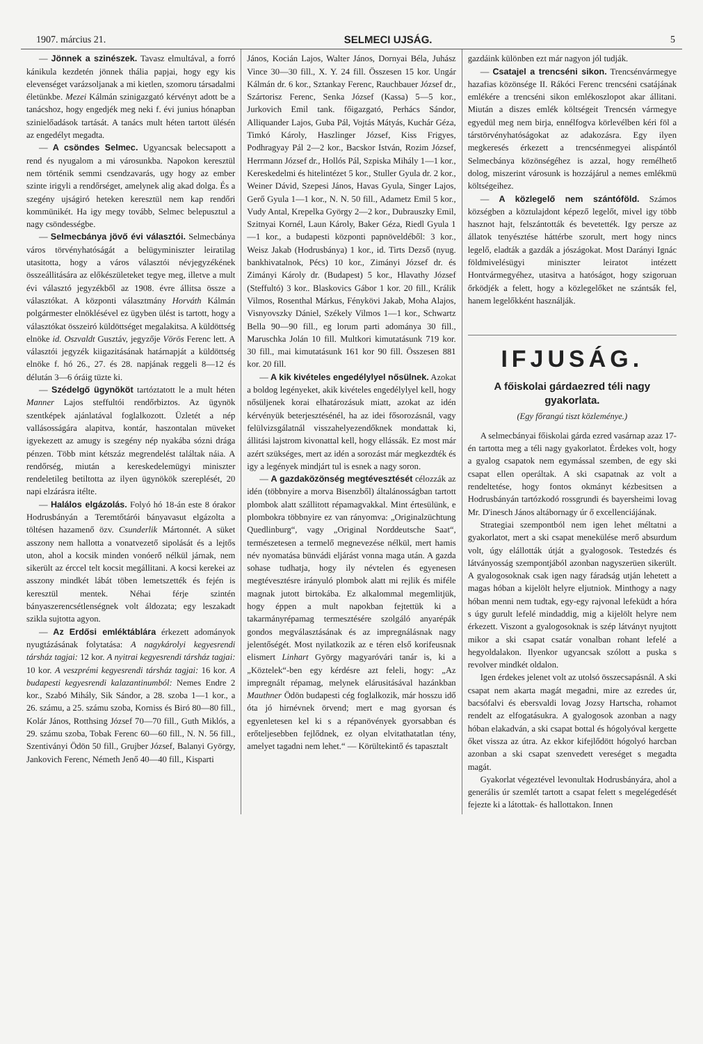1907. március 21. SELMECI UJSÁG. 5
— Jönnek a szinészek. Tavasz elmultával, a forró kánikula kezdetén jönnek thália papjai, hogy egy kis elevenséget varázsoljanak a mi kietlen, szomoru társadalmi életünkbe. Mezei Kálmán szinigazgató kérvényt adott be a tanácshoz, hogy engedjék meg neki f. évi junius hónapban szinielőadások tartását. A tanács mult héten tartott ülésén az engedélyt megadta.
— A csöndes Selmec. Ugyancsak belecsapott a rend és nyugalom a mi városunkba. Napokon keresztül nem történik semmi csendzavarás, ugy hogy az ember szinte irigyli a rendőrséget, amelynek alig akad dolga. És a szegény ujságiró heteken keresztül nem kap rendőri kommünikét. Ha igy megy tovább, Selmec belepusztul a nagy csöndességbe.
— Selmecbánya jövő évi választói. Selmecbánya város törvényhatóságát a belügyminiszter leiratilag utasitotta, hogy a város választói névjegyzékének összeállitására az előkészületeket tegye meg, illetve a mult évi választó jegyzékből az 1908. évre állitsa össze a választókat. A központi választmány Horváth Kálmán polgármester elnöklésével ez ügyben ülést is tartott, hogy a választókat összeiró küldöttséget megalakitsa. A küldöttség elnöke id. Oszvaldt Gusztáv, jegyzője Vörös Ferenc lett. A választói jegyzék kiigazitásának határnapját a küldöttség elnöke f. hó 26., 27. és 28. napjának reggeli 8—12 és délután 3—6 óráig tüzte ki.
— Szédelgő ügynököt tartóztatott le a mult héten Manner Lajos steffultói rendőrbiztos. Az ügynök szentképek ajánlatával foglalkozott. Üzletét a nép vallásosságára alapitva, kontár, haszontalan müveket igyekezett az amugy is szegény nép nyakába sózni drága pénzen. Több mint kétszáz megrendelést találtak náia. A rendőrség, miután a kereskedelemügyi miniszter rendeletileg betiltotta az ilyen ügynökök szereplését, 20 napi elzárásra itélte.
— Halálos elgázolás. Folyó hó 18-án este 8 órakor Hodrusbányán a Teremtőtárói bányavasut elgázolta a töltésen hazamenő özv. Csunderlik Mártonnét. A süket asszony nem hallotta a vonatvezető sipolását és a lejtős uton, ahol a kocsik minden vonóerő nélkül járnak, nem sikerült az érccel telt kocsit megállitani. A kocsi kerekei az asszony mindkét lábát töben lemetszették és fején is keresztül mentek. Néhai férje szintén bányaszerencsétlenségnek volt áldozata; egy leszakadt szikla sujtotta agyon.
— Az Erdősi emléktáblára érkezett adományok nyugtázásának folytatása: A nagykárolyi kegyesrendi társház tagjai: 12 kor. A nyitrai kegyesrendi társház tagjai: 10 kor. A veszprémi kegyesrendi társház tagjai: 16 kor. A budapesti kegyesrendi kalazantinumból: Nemes Endre 2 kor., Szabó Mihály, Sik Sándor, a 28. szoba 1—1 kor., a 26. számu, a 25. számu szoba, Korniss és Biró 80—80 fill., Kolár János, Rotthsing József 70—70 fill., Guth Miklós, a 29. számu szoba, Tobak Ferenc 60—60 fill., N. N. 56 fill., Szentiványi Ödön 50 fill., Grujber József, Balanyi György, Jankovich Ferenc, Németh Jenő 40—40 fill., Kisparti
János, Kocián Lajos, Walter János, Dornyai Béla, Juhász Vince 30—30 fill., X. Y. 24 fill. Összesen 15 kor. Ungár Kálmán dr. 6 kor., Sztankay Ferenc, Rauchbauer József dr., Szártorisz Ferenc, Senka József (Kassa) 5—5 kor., Jurkovich Emil tank. főigazgató, Perhács Sándor, Alliquander Lajos, Guba Pál, Vojtás Mátyás, Kuchár Géza, Timkó Károly, Haszlinger József, Kiss Frigyes, Podhragyay Pál 2—2 kor., Bacskor István, Rozim József, Herrmann József dr., Hollós Pál, Szpiska Mihály 1—1 kor., Kereskedelmi és hitelintézet 5 kor., Stuller Gyula dr. 2 kor., Weiner Dávid, Szepesi János, Havas Gyula, Singer Lajos, Gerő Gyula 1—1 kor., N. N. 50 fill., Adametz Emil 5 kor., Vudy Antal, Krepelka György 2—2 kor., Dubrauszky Emil, Szitnyai Kornél, Laun Károly, Baker Géza, Riedl Gyula 1—1 kor., a budapesti központi papnöveldéből: 3 kor., Weisz Jakab (Hodrusbánya) 1 kor., id. Tirts Dezső (nyug. bankhivatalnok, Pécs) 10 kor., Zimányi József dr. és Zimányi Károly dr. (Budapest) 5 kor., Hlavathy József (Steffultó) 3 kor.. Blaskovics Gábor 1 kor. 20 fill., Králik Vilmos, Rosenthal Márkus, Fénykövi Jakab, Moha Alajos, Visnyovszky Dániel, Székely Vilmos 1—1 kor., Schwartz Bella 90—90 fill., eg lorum parti adománya 30 fill., Maruschka Jolán 10 fill. Multkori kimutatásunk 719 kor. 30 fill., mai kimutatásunk 161 kor 90 fill. Összesen 881 kor. 20 fill.
— A kik kivételes engedélylyel nősülnek. Azokat a boldog legényeket, akik kivételes engedélylyel kell, hogy nősüljenek korai elhatározásuk miatt, azokat az idén kérvényük beterjesztésénél, ha az idei fősorozásnál, vagy felülvizsgálatnál visszahelyezendőknek mondattak ki, állitási lajstrom kivonattal kell, hogy ellássák. Ez most már azért szükséges, mert az idén a sorozást már megkezdték és igy a legények mindjárt tul is esnek a nagy soron.
— A gazdaközönség megtévesztését célozzák az idén (többnyire a morva Bisenzből) általánosságban tartott plombok alatt szállitott répamagvakkal. Mint értesülünk, e plombokra többnyire ez van rányomva: „Originalzüchtung Quedlinburg“, vagy „Original Norddeutsche Saat“, természetesen a termelő megnevezése nélkül, mert hamis név nyomatása bünvádi eljárást vonna maga után. A gazda sohase tudhatja, hogy ily névtelen és egyenesen megtévesztésre irányuló plombok alatt mi rejlik és miféle magnak jutott birtokába. Ez alkalommal megemlitjük, hogy éppen a mult napokban fejtettük ki a takarmányrépamag termesztésére szolgáló anyarépák gondos megválasztásának és az impregnálásnak nagy jelentőségét. Most nyilatkozik az e téren első korifeusnak elismert Linhart György magyaróvári tanár is, ki a „Köztelek“-ben egy kérdésre azt feleli, hogy: „Az impregnált répamag, melynek elárusitásával hazánkban Mauthner Ödön budapesti cég foglalkozik, már hosszu idő óta jó hirnévnek örvend; mert e mag gyorsan és egyenletesen kel ki s a répanövények gyorsabban és erőteljesebben fejlődnek, ez olyan elvitathatatlan tény, amelyet tagadni nem lehet.“ — Körültekintő és tapasztalt
gazdáink különben ezt már nagyon jól tudják.
— Csatajel a trencséni sikon. Trencsénvármegye hazafias közönsége II. Rákóci Ferenc trencséni csatájának emlékére a trencséni sikon emlékoszlopot akar állitani. Miután a diszes emlék költségeit Trencsén vármegye egyedül meg nem birja, ennélfogva körlevélben kéri föl a társtörvényhatóságokat az adakozásra. Egy ilyen megkeresés érkezett a trencsénmegyei alispántól Selmecbánya közönségéhez is azzal, hogy remélhető dolog, miszerint városunk is hozzájárul a nemes emlékmü költségeihez.
— A közlegelő nem szántóföld. Számos községben a köztulajdont képező legelőt, mivel igy több hasznot hajt, felszántották és bevetették. Igy persze az állatok tenyésztése háttérbe szorult, mert hogy nincs legelő, eladták a gazdák a jószágokat. Most Darányi Ignác földmivelésügyi miniszter leiratot intézett Hontvármegyéhez, utasitva a hatóságot, hogy szigoruan őrködjék a felett, hogy a közlegelőket ne szántsák fel, hanem legelőkként használják.
IFJUSÁG.
A főiskolai gárdaezred téli nagy gyakorlata.
(Egy főrangú tiszt közleménye.)
A selmecbányai főiskolai gárda ezred vasárnap azaz 17-én tartotta meg a téli nagy gyakorlatot. Érdekes volt, hogy a gyalog csapatok nem egymással szemben, de egy ski csapat ellen operáltak. A ski csapatnak az volt a rendeltetése, hogy fontos okmányt kézbesitsen a Hodrusbányán tartózkodó rossgrundi és bayersheimi lovag Mr. D'inesch János altábornagy úr ő excellenciájának.
Strategiai szempontból nem igen lehet méltatni a gyakorlatot, mert a ski csapat menekülése merő absurdum volt, úgy elállották útját a gyalogosok. Testedzés és látványosság szempontjából azonban nagyszerüen sikerült. A gyalogosoknak csak igen nagy fáradság utján lehetett a magas hóban a kijelölt helyre eljutniok. Minthogy a nagy hóban menni nem tudtak, egy-egy rajvonal lefeküdt a hóra s úgy gurult lefelé mindaddig, mig a kijelölt helyre nem érkezett. Viszont a gyalogosoknak is szép látványt nyujtott mikor a ski csapat csatár vonalban rohant lefelé a hegyoldalakon. Ilyenkor ugyancsak szólott a puska s revolver mindkét oldalon.
Igen érdekes jelenet volt az utolsó összecsapásnál. A ski csapat nem akarta magát megadni, mire az ezredes úr, bacsófalvi és ebersvaldi lovag Jozsy Hartscha, rohamot rendelt az elfogatásukra. A gyalogosok azonban a nagy hóban elakadván, a ski csapat bottal és hógolyóval kergette őket vissza az útra. Az ekkor kifejlődött hógolyó harcban azonban a ski csapat szenvedett vereséget s megadta magát.
Gyakorlat végeztével levonultak Hodrusbányára, ahol a generális úr szemlét tartott a csapat felett s megelégedését fejezte ki a látottak- és hallottakon. Innen